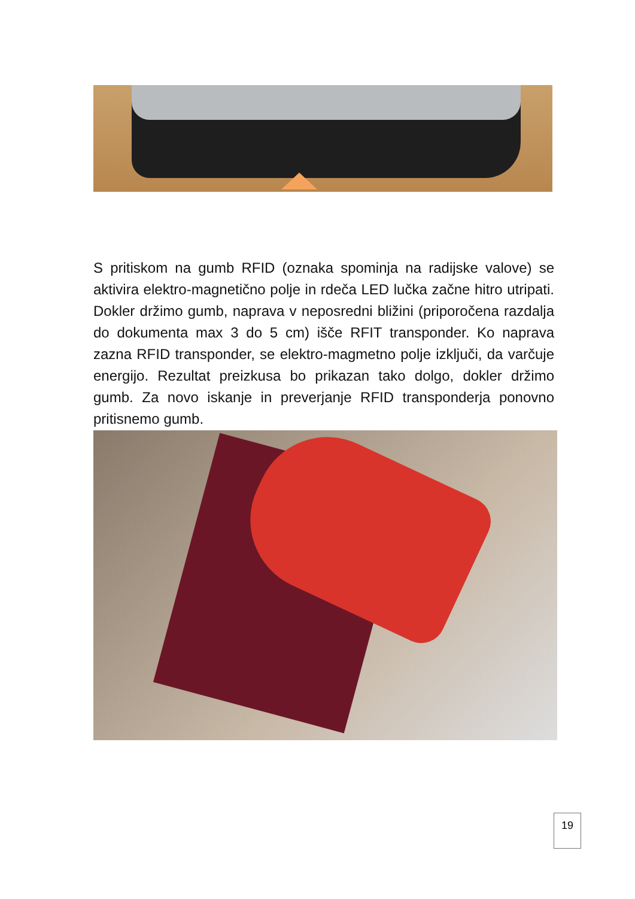S pritiskom na gumb RFID (oznaka spominja na radijske valove) se aktivira elektro-magnetično polje in rdeča LED lučka začne hitro utripati. Dokler držimo gumb, naprava v neposredni bližini (priporočena razdalja do dokumenta max 3 do 5 cm) išče RFIT transponder. Ko naprava zazna RFID transponder, se elektro-magmetno polje izključi, da varčuje energijo. Rezultat preizkusa bo prikazan tako dolgo, dokler držimo gumb. Za novo iskanje in preverjanje RFID transponderja ponovno pritisnemo gumb.
19